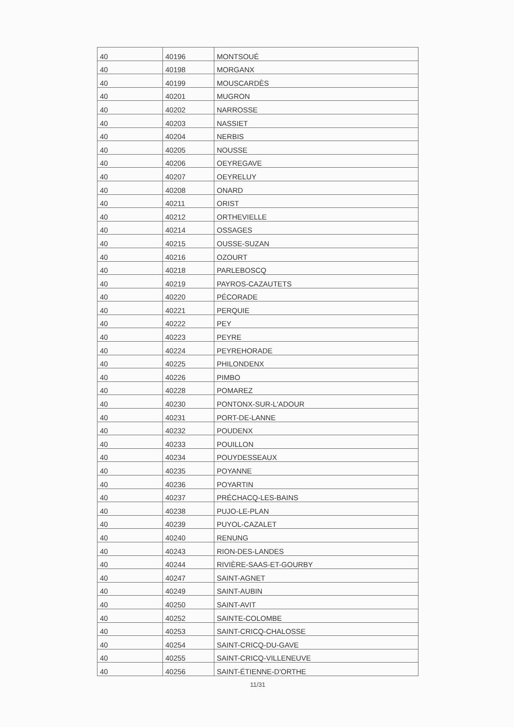| 40 | 40196 | MONTSOUÉ |
| 40 | 40198 | MORGANX |
| 40 | 40199 | MOUSCARDÈS |
| 40 | 40201 | MUGRON |
| 40 | 40202 | NARROSSE |
| 40 | 40203 | NASSIET |
| 40 | 40204 | NERBIS |
| 40 | 40205 | NOUSSE |
| 40 | 40206 | OEYREGAVE |
| 40 | 40207 | OEYRELUY |
| 40 | 40208 | ONARD |
| 40 | 40211 | ORIST |
| 40 | 40212 | ORTHEVIELLE |
| 40 | 40214 | OSSAGES |
| 40 | 40215 | OUSSE-SUZAN |
| 40 | 40216 | OZOURT |
| 40 | 40218 | PARLEBOSCQ |
| 40 | 40219 | PAYROS-CAZAUTETS |
| 40 | 40220 | PÉCORADE |
| 40 | 40221 | PERQUIE |
| 40 | 40222 | PEY |
| 40 | 40223 | PEYRE |
| 40 | 40224 | PEYREHORADE |
| 40 | 40225 | PHILONDENX |
| 40 | 40226 | PIMBO |
| 40 | 40228 | POMAREZ |
| 40 | 40230 | PONTONX-SUR-L'ADOUR |
| 40 | 40231 | PORT-DE-LANNE |
| 40 | 40232 | POUDENX |
| 40 | 40233 | POUILLON |
| 40 | 40234 | POUYDESSEAUX |
| 40 | 40235 | POYANNE |
| 40 | 40236 | POYARTIN |
| 40 | 40237 | PRÉCHACQ-LES-BAINS |
| 40 | 40238 | PUJO-LE-PLAN |
| 40 | 40239 | PUYOL-CAZALET |
| 40 | 40240 | RENUNG |
| 40 | 40243 | RION-DES-LANDES |
| 40 | 40244 | RIVIÈRE-SAAS-ET-GOURBY |
| 40 | 40247 | SAINT-AGNET |
| 40 | 40249 | SAINT-AUBIN |
| 40 | 40250 | SAINT-AVIT |
| 40 | 40252 | SAINTE-COLOMBE |
| 40 | 40253 | SAINT-CRICQ-CHALOSSE |
| 40 | 40254 | SAINT-CRICQ-DU-GAVE |
| 40 | 40255 | SAINT-CRICQ-VILLENEUVE |
| 40 | 40256 | SAINT-ÉTIENNE-D'ORTHE |
11/31